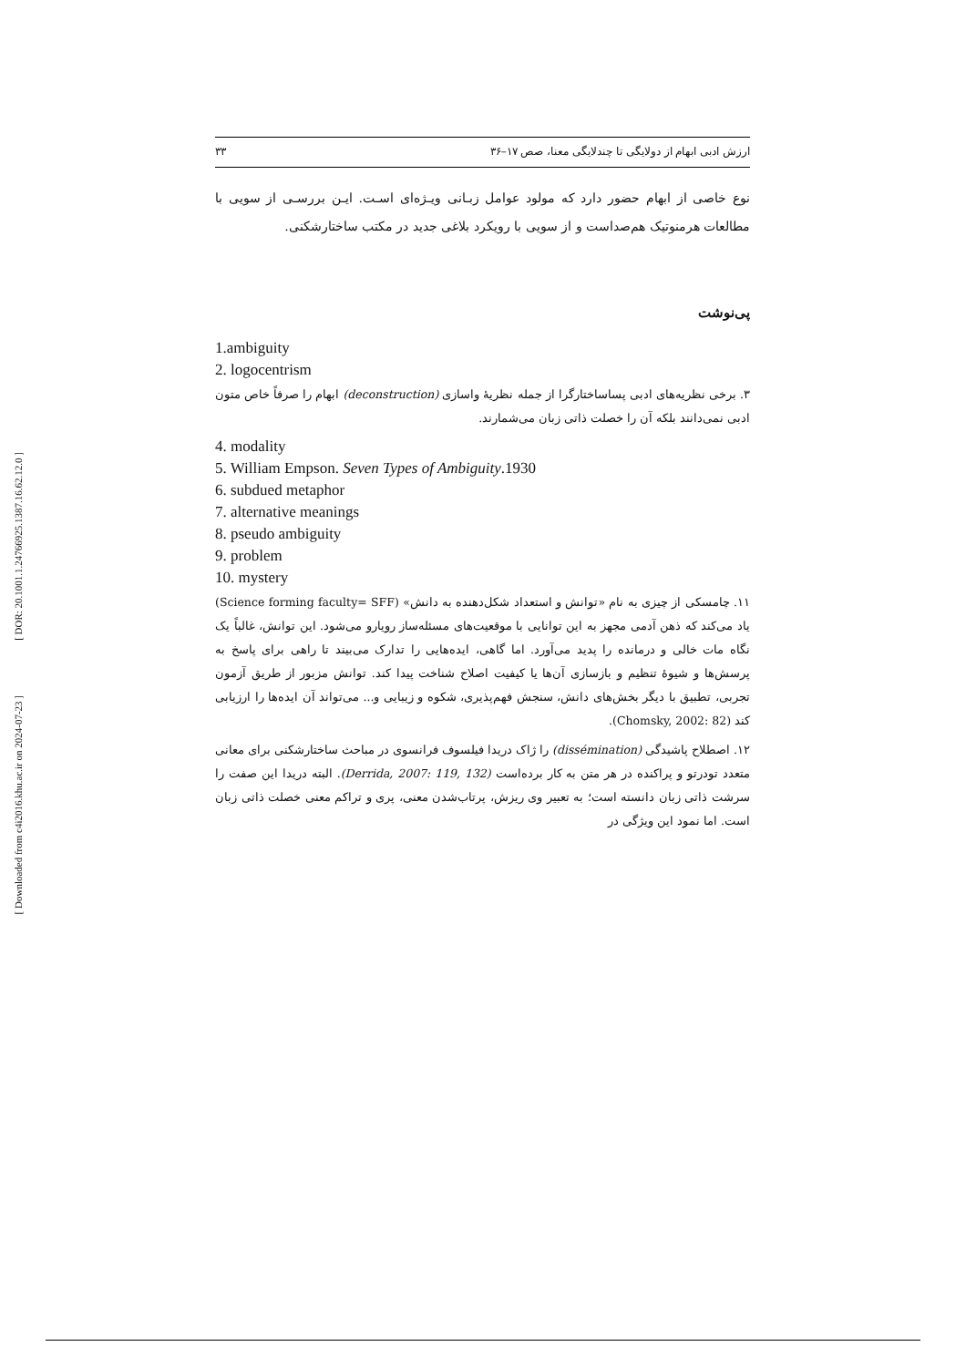[ DOR: 20.1001.1.24766925.1387.16.62.12.0 ]
[ Downloaded from c4i2016.khu.ac.ir on 2024-07-23 ]
ارزش ادبی ابهام از دولایگی تا چندلایگی معنا، صص ۱۷–۳۶ ۳۳
نوع خاصی از ابهام حضور دارد که مولود عوامل زبـانی ویـژه‌ای اسـت. ایـن بررسـی از سویی با مطالعات هرمنوتیک هم‌صداست و از سویی با رویکرد بلاغی جدید در مکتب ساختارشکنی.
پی‌نوشت
1.ambiguity
2. logocentrism
۳. برخی نظریه‌های ادبی پساساختارگرا از جمله نظریهٔ واسازی (deconstruction) ابهام را صرفاً خاص متون ادبی نمی‌دانند بلکه آن را خصلت ذاتی زبان می‌شمارند.
4. modality
5. William Empson. Seven Types of Ambiguity.1930
6. subdued metaphor
7. alternative meanings
8. pseudo ambiguity
9. problem
10. mystery
۱۱. چامسکی از چیزی به نام «توانش و استعداد شکل‌دهنده به دانش» (Science forming faculty= SFF) یاد می‌کند که ذهن آدمی مجهز به این توانایی با موقعیت‌های مسئله‌ساز رویارو می‌شود. این توانش، غالباً یک نگاه مات خالی و درمانده را پدید می‌آورد. اما گاهی، ایده‌هایی را تدارک می‌بیند تا راهی برای پاسخ به پرسش‌ها و شیوهٔ تنظیم و بازسازی آن‌ها یا کیفیت اصلاح شناخت پیدا کند. توانش مزبور از طریق آزمون تجربی، تطبیق با دیگر بخش‌های دانش، سنجش فهم‌پذیری، شکوه و زیبایی و... می‌تواند آن ایده‌ها را ارزیابی کند (Chomsky, 2002: 82).
۱۲. اصطلاح پاشیدگی (dissémination) را ژاک دریدا فیلسوف فرانسوی در مباحث ساختارشکنی برای معانی متعدد تودرتو و پراکنده در هر متن به کار برده‌است (Derrida, 2007: 119, 132). البته دریدا این صفت را سرشت ذاتی زبان دانسته است؛ به تعبیر وی ریزش، پرتاب‌شدن معنی، پری و تراکم معنی خصلت ذاتی زبان است. اما نمود این ویژگی در